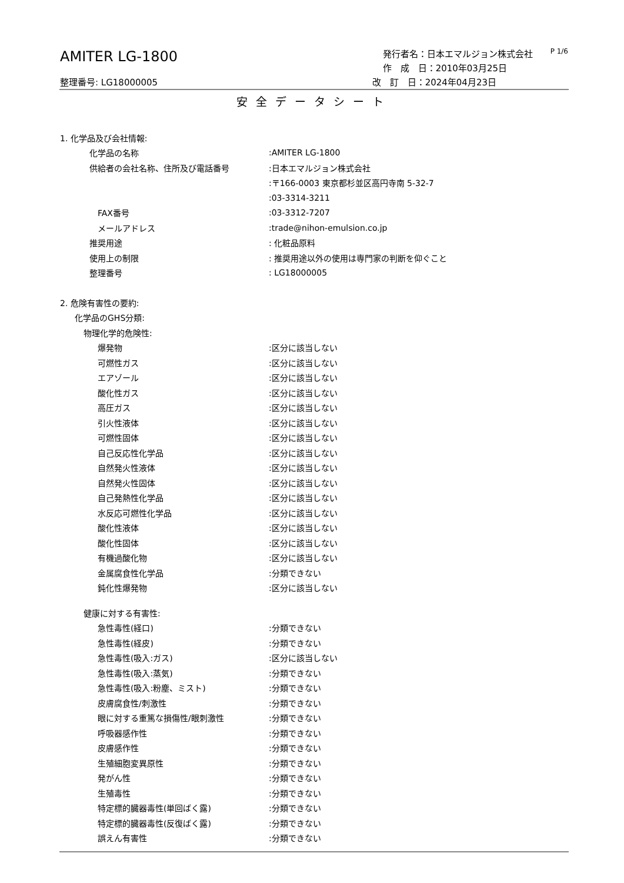AMITER LG-1800
発行者名：日本エマルジョン株式会社
作　成　日：2010年03月25日
P 1/6
整理番号: LG18000005 改　訂　日：2024年04月23日
安全データシート
1. 化学品及び会社情報:
化学品の名称:AMITER LG-1800
供給者の会社名称、住所及び電話番号:日本エマルジョン株式会社
:〒166-0003 東京都杉並区高円寺南 5-32-7
:03-3314-3211
FAX番号:03-3312-7207
メールアドレス:trade@nihon-emulsion.co.jp
推奨用途: 化粧品原料
使用上の制限: 推奨用途以外の使用は専門家の判断を仰ぐこと
整理番号: LG18000005
2. 危険有害性の要約:
化学品のGHS分類:
物理化学的危険性:
爆発物:区分に該当しない
可燃性ガス:区分に該当しない
エアゾール:区分に該当しない
酸化性ガス:区分に該当しない
高圧ガス:区分に該当しない
引火性液体:区分に該当しない
可燃性固体:区分に該当しない
自己反応性化学品:区分に該当しない
自然発火性液体:区分に該当しない
自然発火性固体:区分に該当しない
自己発熱性化学品:区分に該当しない
水反応可燃性化学品:区分に該当しない
酸化性液体:区分に該当しない
酸化性固体:区分に該当しない
有機過酸化物:区分に該当しない
金属腐食性化学品:分類できない
鈍化性爆発物:区分に該当しない
健康に対する有害性:
急性毒性(経口):分類できない
急性毒性(経皮):分類できない
急性毒性(吸入:ガス):区分に該当しない
急性毒性(吸入:蒸気):分類できない
急性毒性(吸入:粉塵、ミスト):分類できない
皮膚腐食性/刺激性:分類できない
眼に対する重篤な損傷性/眼刺激性:分類できない
呼吸器感作性:分類できない
皮膚感作性:分類できない
生殖細胞変異原性:分類できない
発がん性:分類できない
生殖毒性:分類できない
特定標的臓器毒性(単回ばく露):分類できない
特定標的臓器毒性(反復ばく露):分類できない
誤えん有害性:分類できない